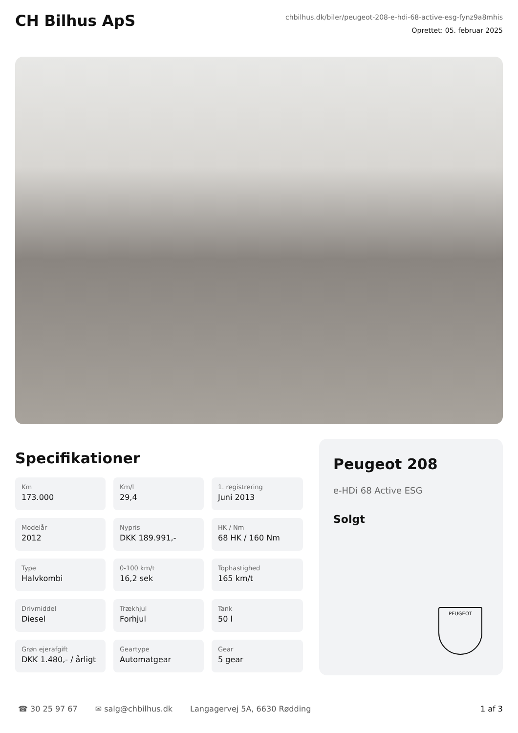CH Bilhus ApS
chbilhus.dk/biler/peugeot-208-e-hdi-68-active-esg-fynz9a8mhis
Oprettet: 05. februar 2025
Specifikationer
Km
173.000
Km/l
29,4
1. registrering
Juni 2013
Modelår
2012
Nypris
DKK 189.991,-
HK / Nm
68 HK / 160 Nm
Type
Halvkombi
0-100 km/t
16,2 sek
Tophastighed
165 km/t
Drivmiddel
Diesel
Trækhjul
Forhjul
Tank
50 l
Grøn ejerafgift
DKK 1.480,- / årligt
Geartype
Automatgear
Gear
5 gear
Peugeot 208
e-HDi 68 Active ESG
Solgt
PEUGEOT
☎ 30 25 97 67 ✉ salg@chbilhus.dk Langagervej 5A, 6630 Rødding 1 af 3